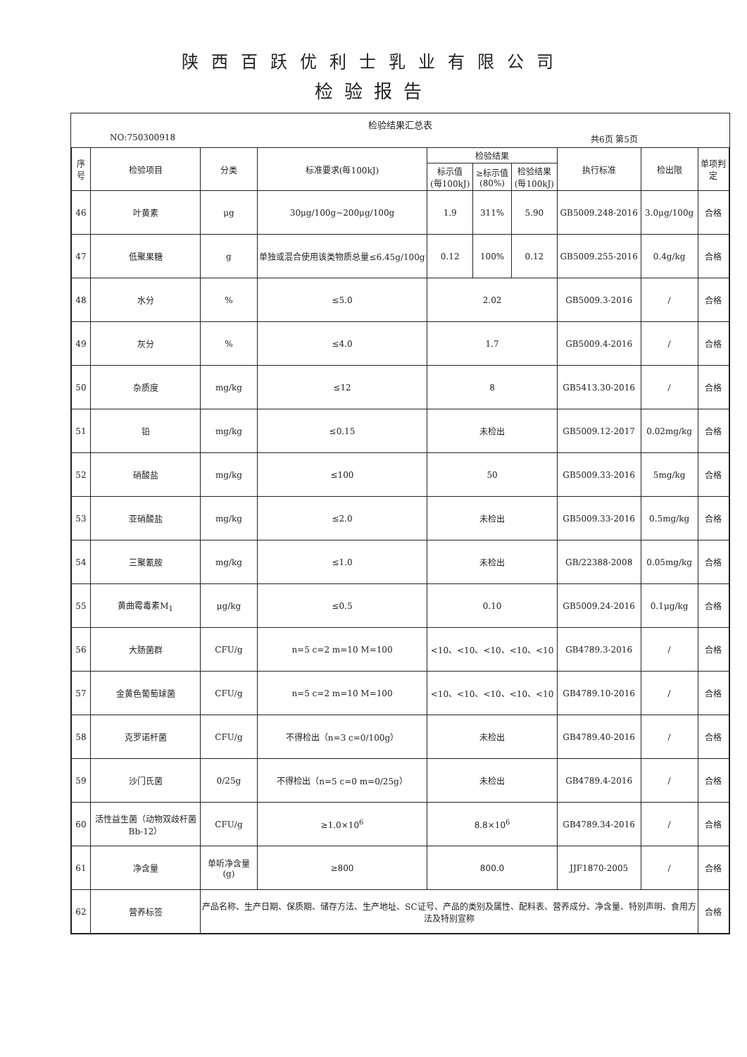陕西百跃优利士乳业有限公司
检验报告
检验结果汇总表
NO:750300918 共6页 第5页
| 序号 | 检验项目 | 分类 | 标准要求(每100kJ) | 检验结果 | | | 执行标准 | 检出限 | 单项判定 |
| --- | --- | --- | --- | --- | --- | --- | --- | --- | --- |
| | | | | 标示值 (每100kJ) | ≥标示值 (80%) | 检验结果 (每100kJ) | | | |
| 46 | 叶黄素 | μg | 30μg/100g~200μg/100g | 1.9 | 311% | 5.90 | GB5009.248-2016 | 3.0μg/100g | 合格 |
| 47 | 低聚果糖 | g | 单独或混合使用该类物质总量≤6.45g/100g | 0.12 | 100% | 0.12 | GB5009.255-2016 | 0.4g/kg | 合格 |
| 48 | 水分 | % | ≤5.0 | 2.02 | | | GB5009.3-2016 | / | 合格 |
| 49 | 灰分 | % | ≤4.0 | 1.7 | | | GB5009.4-2016 | / | 合格 |
| 50 | 杂质度 | mg/kg | ≤12 | 8 | | | GB5413.30-2016 | / | 合格 |
| 51 | 铅 | mg/kg | ≤0.15 | 未检出 | | | GB5009.12-2017 | 0.02mg/kg | 合格 |
| 52 | 硝酸盐 | mg/kg | ≤100 | 50 | | | GB5009.33-2016 | 5mg/kg | 合格 |
| 53 | 亚硝酸盐 | mg/kg | ≤2.0 | 未检出 | | | GB5009.33-2016 | 0.5mg/kg | 合格 |
| 54 | 三聚氰胺 | mg/kg | ≤1.0 | 未检出 | | | GB/22388-2008 | 0.05mg/kg | 合格 |
| 55 | 黄曲霉毒素M<sub>1</sub> | μg/kg | ≤0.5 | 0.10 | | | GB5009.24-2016 | 0.1μg/kg | 合格 |
| 56 | 大肠菌群 | CFU/g | n=5 c=2 m=10 M=100 | <10、<10、<10、<10、<10 | | | GB4789.3-2016 | / | 合格 |
| 57 | 金黄色葡萄球菌 | CFU/g | n=5 c=2 m=10 M=100 | <10、<10、<10、<10、<10 | | | GB4789.10-2016 | / | 合格 |
| 58 | 克罗诺杆菌 | CFU/g | 不得检出（n=3 c=0/100g） | 未检出 | | | GB4789.40-2016 | / | 合格 |
| 59 | 沙门氏菌 | 0/25g | 不得检出（n=5 c=0 m=0/25g） | 未检出 | | | GB4789.4-2016 | / | 合格 |
| 60 | 活性益生菌（动物双歧杆菌Bb-12） | CFU/g | ≥1.0×10<sup>6</sup> | 8.8×10<sup>6</sup> | | | GB4789.34-2016 | / | 合格 |
| 61 | 净含量 | 单听净含量(g) | ≥800 | 800.0 | | | JJF1870-2005 | / | 合格 |
| 62 | 营养标签 | 产品名称、生产日期、保质期、储存方法、生产地址、SC证号、产品的类别及属性、配料表、营养成分、净含量、特别声明、食用方法及特别宣称 | | | | | | | 合格 |